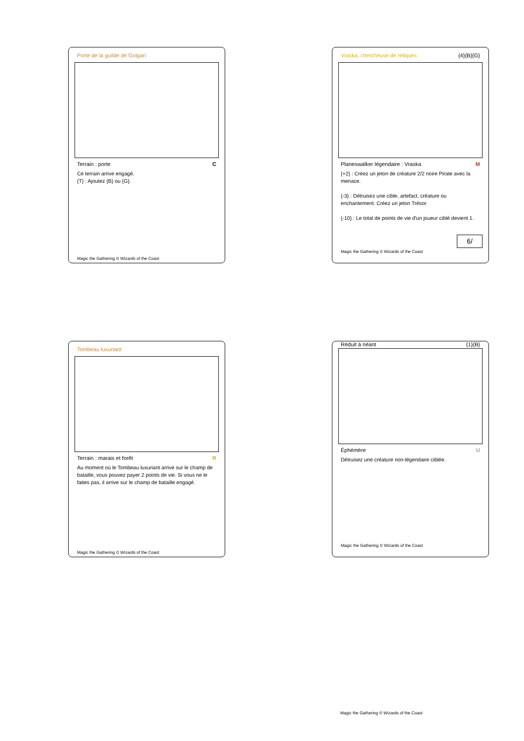Porte de la guilde de Golgari
Terrain : porte C
Ce terrain arrive engagé.
{T} : Ajoutez {B} ou {G}.
Magic the Gathering © Wizards of the Coast
Vraska, chercheuse de reliques {4}{B}{G}
Planeswalker légendaire : Vraska M
{+2} : Créez un jeton de créature 2/2 noire Pirate avec la menace.
{-3} : Détruisez une cible, artefact, créature ou enchantement. Créez un jeton Trésor.
{-10} : Le total de points de vie d'un joueur ciblé devient 1.
6/
Magic the Gathering © Wizards of the Coast
Tombeau luxuriant
Terrain : marais et forêt R
Au moment où le Tombeau luxuriant arrive sur le champ de bataille, vous pouvez payer 2 points de vie. Si vous ne le faites pas, il arrive sur le champ de bataille engagé.
Magic the Gathering © Wizards of the Coast
Réduit à néant {1}{B}
Éphémère U
Détruisez une créature non-légendaire ciblée.
Magic the Gathering © Wizards of the Coast
Magic the Gathering © Wizards of the Coast